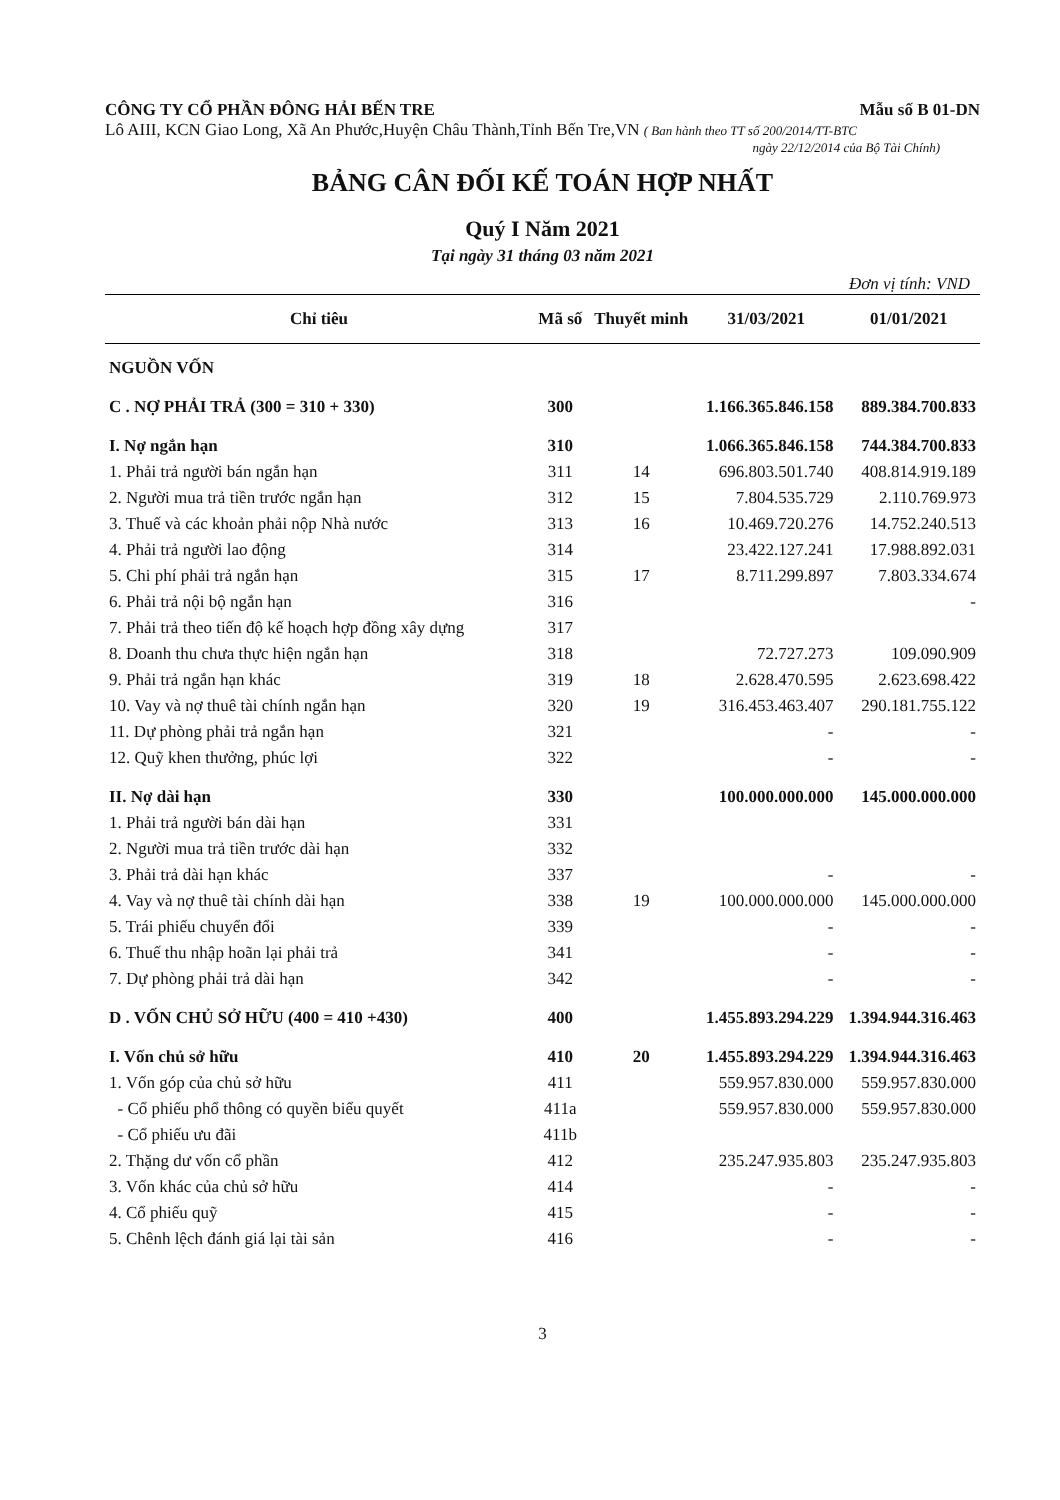CÔNG TY CỔ PHẦN ĐÔNG HẢI BẾN TRE Mẫu số B 01-DN
Lô AIII, KCN Giao Long, Xã An Phước,Huyện Châu Thành,Tỉnh Bến Tre,VN ( Ban hành theo TT số 200/2014/TT-BTC
ngày 22/12/2014 của Bộ Tài Chính)
BẢNG CÂN ĐỐI KẾ TOÁN HỢP NHẤT
Quý I Năm 2021
Tại ngày 31 tháng 03 năm 2021
Đơn vị tính: VND
| Chỉ tiêu | Mã số | Thuyết minh | 31/03/2021 | 01/01/2021 |
| --- | --- | --- | --- | --- |
| NGUỒN VỐN | | | | |
| C . NỢ PHẢI TRẢ (300 = 310 + 330) | 300 | | 1.166.365.846.158 | 889.384.700.833 |
| I. Nợ ngắn hạn | 310 | | 1.066.365.846.158 | 744.384.700.833 |
| 1. Phải trả người bán ngắn hạn | 311 | 14 | 696.803.501.740 | 408.814.919.189 |
| 2. Người mua trả tiền trước ngắn hạn | 312 | 15 | 7.804.535.729 | 2.110.769.973 |
| 3. Thuế và các khoản phải nộp Nhà nước | 313 | 16 | 10.469.720.276 | 14.752.240.513 |
| 4. Phải trả người lao động | 314 | | 23.422.127.241 | 17.988.892.031 |
| 5. Chi phí phải trả ngắn hạn | 315 | 17 | 8.711.299.897 | 7.803.334.674 |
| 6. Phải trả nội bộ ngắn hạn | 316 | | | - |
| 7. Phải trả theo tiến độ kế hoạch hợp đồng xây dựng | 317 | | | |
| 8. Doanh thu chưa thực hiện ngắn hạn | 318 | | 72.727.273 | 109.090.909 |
| 9. Phải trả ngắn hạn khác | 319 | 18 | 2.628.470.595 | 2.623.698.422 |
| 10. Vay và nợ thuê tài chính ngắn hạn | 320 | 19 | 316.453.463.407 | 290.181.755.122 |
| 11. Dự phòng phải trả ngắn hạn | 321 | | - | - |
| 12. Quỹ khen thưởng, phúc lợi | 322 | | - | - |
| II. Nợ dài hạn | 330 | | 100.000.000.000 | 145.000.000.000 |
| 1. Phải trả người bán dài hạn | 331 | | | |
| 2. Người mua trả tiền trước dài hạn | 332 | | | |
| 3. Phải trả dài hạn khác | 337 | | - | - |
| 4. Vay và nợ thuê tài chính dài hạn | 338 | 19 | 100.000.000.000 | 145.000.000.000 |
| 5. Trái phiếu chuyển đổi | 339 | | - | - |
| 6. Thuế thu nhập hoãn lại phải trả | 341 | | - | - |
| 7. Dự phòng phải trả dài hạn | 342 | | - | - |
| D . VỐN CHỦ SỞ HỮU (400 = 410 +430) | 400 | | 1.455.893.294.229 | 1.394.944.316.463 |
| I. Vốn chủ sở hữu | 410 | 20 | 1.455.893.294.229 | 1.394.944.316.463 |
| 1. Vốn góp của chủ sở hữu | 411 | | 559.957.830.000 | 559.957.830.000 |
| - Cổ phiếu phổ thông có quyền biểu quyết | 411a | | 559.957.830.000 | 559.957.830.000 |
| - Cổ phiếu ưu đãi | 411b | | | |
| 2. Thặng dư vốn cổ phần | 412 | | 235.247.935.803 | 235.247.935.803 |
| 3. Vốn khác của chủ sở hữu | 414 | | - | - |
| 4. Cổ phiếu quỹ | 415 | | - | - |
| 5. Chênh lệch đánh giá lại tài sản | 416 | | - | - |
3